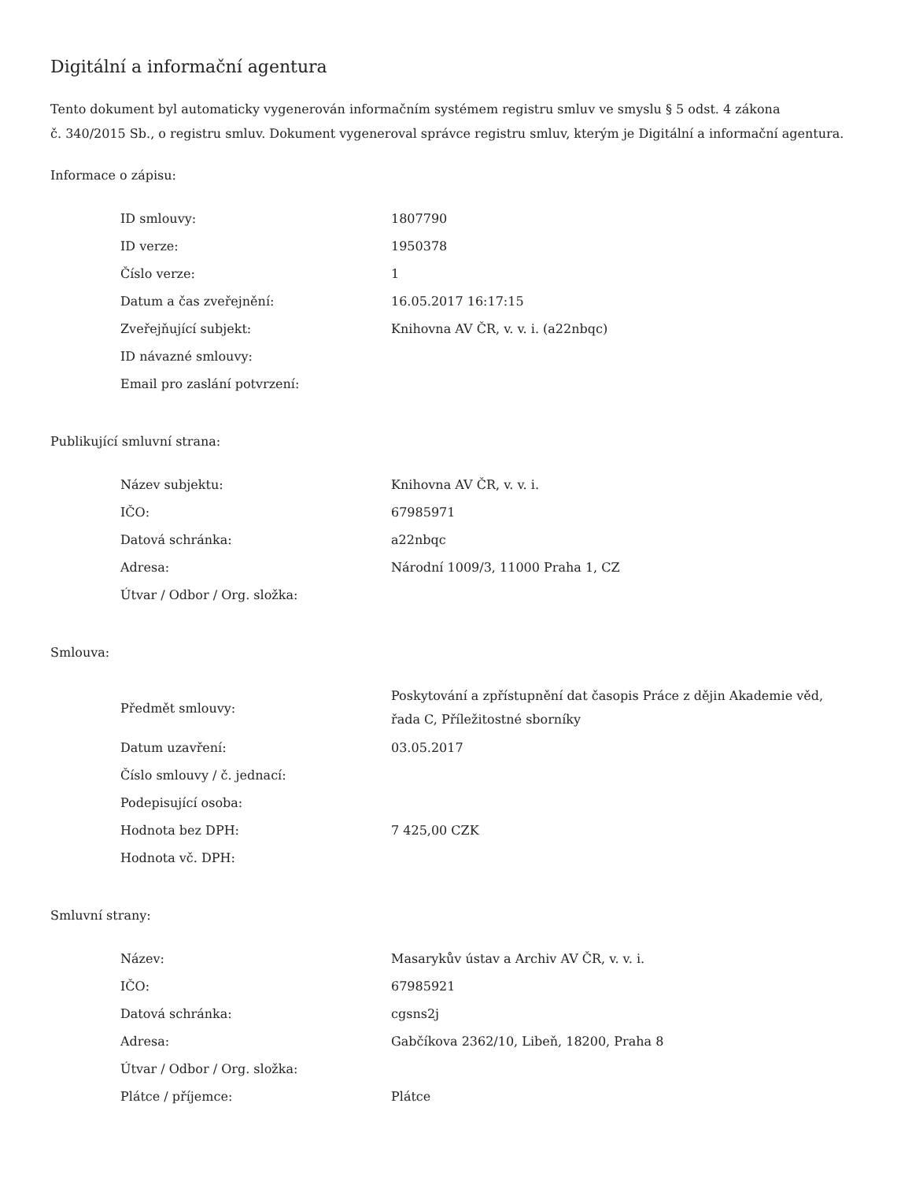Digitální a informační agentura
Tento dokument byl automaticky vygenerován informačním systémem registru smluv ve smyslu § 5 odst. 4 zákona
č. 340/2015 Sb., o registru smluv. Dokument vygeneroval správce registru smluv, kterým je Digitální a informační agentura.
Informace o zápisu:
| ID smlouvy: | 1807790 |
| ID verze: | 1950378 |
| Číslo verze: | 1 |
| Datum a čas zveřejnění: | 16.05.2017 16:17:15 |
| Zveřejňující subjekt: | Knihovna AV ČR, v. v. i. (a22nbqc) |
| ID návazné smlouvy: | |
| Email pro zaslání potvrzení: | |
Publikující smluvní strana:
| Název subjektu: | Knihovna AV ČR, v. v. i. |
| IČO: | 67985971 |
| Datová schránka: | a22nbqc |
| Adresa: | Národní 1009/3, 11000 Praha 1, CZ |
| Útvar / Odbor / Org. složka: | |
Smlouva:
| Předmět smlouvy: | Poskytování a zpřístupnění dat časopis Práce z dějin Akademie věd, řada C, Příležitostné sborníky |
| Datum uzavření: | 03.05.2017 |
| Číslo smlouvy / č. jednací: | |
| Podepisující osoba: | |
| Hodnota bez DPH: | 7 425,00 CZK |
| Hodnota vč. DPH: | |
Smluvní strany:
| Název: | Masarykův ústav a Archiv AV ČR, v. v. i. |
| IČO: | 67985921 |
| Datová schránka: | cgsns2j |
| Adresa: | Gabčíkova 2362/10, Libeň, 18200, Praha 8 |
| Útvar / Odbor / Org. složka: | |
| Plátce / příjemce: | Plátce |